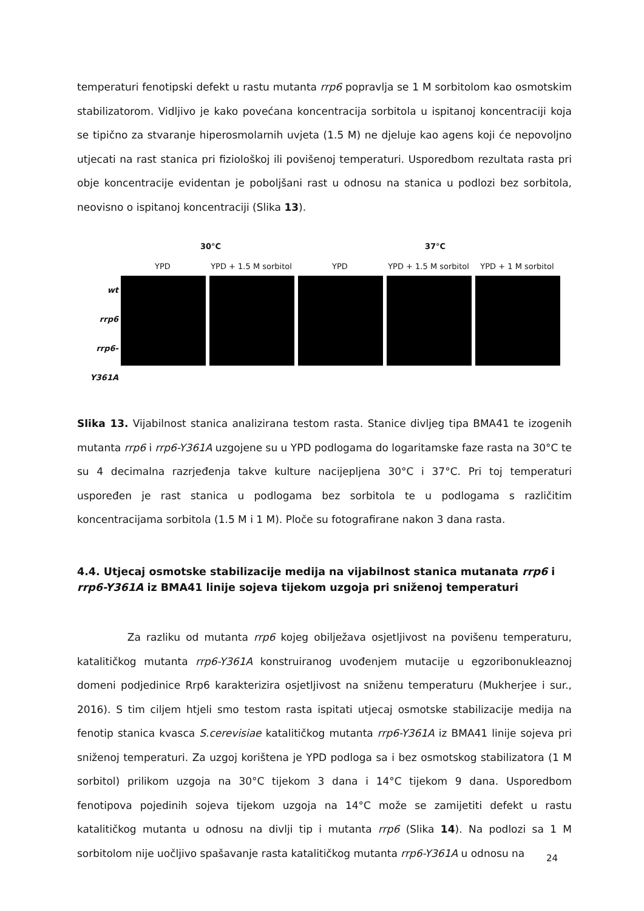temperaturi fenotipski defekt u rastu mutanta rrp6 popravlja se 1 M sorbitolom kao osmotskim stabilizatorom. Vidljivo je kako povećana koncentracija sorbitola u ispitanoj koncentraciji koja se tipično za stvaranje hiperosmolarnih uvjeta (1.5 M) ne djeluje kao agens koji će nepovoljno utjecati na rast stanica pri fiziološkoj ili povišenoj temperaturi. Usporedbom rezultata rasta pri obje koncentracije evidentan je poboljšani rast u odnosu na stanica u podlozi bez sorbitola, neovisno o ispitanoj koncentraciji (Slika 13).
30°C 37°C
YPD YPD + 1.5 M sorbitol YPD YPD + 1.5 M sorbitol YPD + 1 M sorbitol
wt
rrp6
rrp6-Y361A
Slika 13. Vijabilnost stanica analizirana testom rasta. Stanice divljeg tipa BMA41 te izogenih mutanta rrp6 i rrp6-Y361A uzgojene su u YPD podlogama do logaritamske faze rasta na 30°C te su 4 decimalna razrjeđenja takve kulture nacijepljena 30°C i 37°C. Pri toj temperaturi uspoređen je rast stanica u podlogama bez sorbitola te u podlogama s različitim koncentracijama sorbitola (1.5 M i 1 M). Ploče su fotografirane nakon 3 dana rasta.
4.4. Utjecaj osmotske stabilizacije medija na vijabilnost stanica mutanata rrp6 i rrp6-Y361A iz BMA41 linije sojeva tijekom uzgoja pri sniženoj temperaturi
Za razliku od mutanta rrp6 kojeg obilježava osjetljivost na povišenu temperaturu, katalitičkog mutanta rrp6-Y361A konstruiranog uvođenjem mutacije u egzoribonukleaznoj domeni podjedinice Rrp6 karakterizira osjetljivost na sniženu temperaturu (Mukherjee i sur., 2016). S tim ciljem htjeli smo testom rasta ispitati utjecaj osmotske stabilizacije medija na fenotip stanica kvasca S.cerevisiae katalitičkog mutanta rrp6-Y361A iz BMA41 linije sojeva pri sniženoj temperaturi. Za uzgoj korištena je YPD podloga sa i bez osmotskog stabilizatora (1 M sorbitol) prilikom uzgoja na 30°C tijekom 3 dana i 14°C tijekom 9 dana. Usporedbom fenotipova pojedinih sojeva tijekom uzgoja na 14°C može se zamijetiti defekt u rastu katalitičkog mutanta u odnosu na divlji tip i mutanta rrp6 (Slika 14). Na podlozi sa 1 M sorbitolom nije uočljivo spašavanje rasta katalitičkog mutanta rrp6-Y361A u odnosu na
24